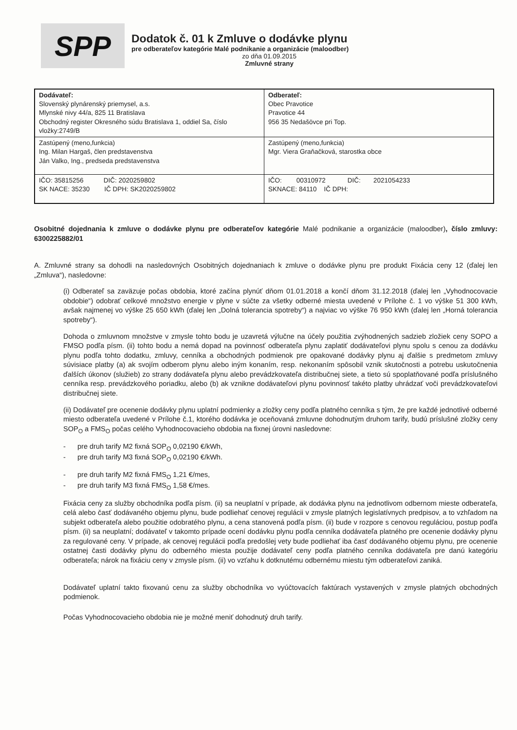SPP
Dodatok č. 01 k Zmluve o dodávke plynu
pre odberateľov kategórie Malé podnikanie a organizácie (maloodber)
zo dňa 01.09.2015
Zmluvné strany
| Dodávateľ: Slovenský plynárenský priemysel, a.s. Mlynské nivy 44/a, 825 11 Bratislava Obchodný register Okresného súdu Bratislava 1, oddiel Sa, číslo vložky:2749/B | Odberateľ: Obec Pravotice Pravotice 44 956 35 Nedašövce pri Top. |
| Zastúpený (meno,funkcia) Ing. Milan Hargaš, člen predstavenstva Ján Valko, Ing., predseda predstavenstva | Zastúpený (meno,funkcia) Mgr. Viera Graňačková, starostka obce |
| IČO: 35815256 DIČ: 2020259802 SK NACE: 35230 IČ DPH: SK2020259802 | IČO: 00310972 DIČ: 2021054233 SKNACE: 84110 IČ DPH: |
Osobitné dojednania k zmluve o dodávke plynu pre odberateľov kategórie Malé podnikanie a organizácie (maloodber), číslo zmluvy: 6300225882/01
A. Zmluvné strany sa dohodli na nasledovných Osobitných dojednaniach k zmluve o dodávke plynu pre produkt Fixácia ceny 12 (ďalej len „Zmluva“), nasledovne:
(i) Odberateľ sa zaväzuje počas obdobia, ktoré začína plynúť dňom 01.01.2018 a končí dňom 31.12.2018 (ďalej len „Vyhodnocovacie obdobie“) odobrať celkové množstvo energie v plyne v súčte za všetky odberné miesta uvedené v Prílohe č. 1 vo výške 51 300 kWh, avšak najmenej vo výške 25 650 kWh (ďalej len „Dolná tolerancia spotreby“) a najviac vo výške 76 950 kWh (ďalej len „Horná tolerancia spotreby“).
Dohoda o zmluvnom množstve v zmysle tohto bodu je uzavretá výlučne na účely použitia zvýhodnených sadzieb zložiek ceny SOPO a FMSO podľa písm. (ii) tohto bodu a nemá dopad na povinnosť odberateľa plynu zaplatiť dodávateľovi plynu spolu s cenou za dodávku plynu podľa tohto dodatku, zmluvy, cenníka a obchodných podmienok pre opakované dodávky plynu aj ďalšie s predmetom zmluvy súvisiace platby (a) ak svojím odberom plynu alebo iným konaním, resp. nekonaním spôsobil vznik skutočnosti a potrebu uskutočnenia ďalších úkonov (služieb) zo strany dodávateľa plynu alebo prevádzkovateľa distribučnej siete, a tieto sú spoplatňované podľa príslušného cenníka resp. prevádzkového poriadku, alebo (b) ak vznikne dodávateľovi plynu povinnosť takéto platby uhrádzať voči prevádzkovateľovi distribučnej siete.
(ii) Dodávateľ pre ocenenie dodávky plynu uplatní podmienky a zložky ceny podľa platného cenníka s tým, že pre každé jednotlivé odberné miesto odberateľa uvedené v Prílohe č.1, ktorého dodávka je oceňovaná zmluvne dohodnutým druhom tarify, budú príslušné zložky ceny SOP<sub>O</sub> a FMS<sub>O</sub> počas celého Vyhodnocovacieho obdobia na fixnej úrovni nasledovne:
- pre druh tarify M2 fixná SOP<sub>O</sub> 0,02190 €/kWh,
- pre druh tarify M3 fixná SOP<sub>O</sub> 0,02190 €/kWh.
- pre druh tarify M2 fixná FMS<sub>O</sub> 1,21 €/mes,
- pre druh tarify M3 fixná FMS<sub>O</sub> 1,58 €/mes.
Fixácia ceny za služby obchodníka podľa písm. (ii) sa neuplatní v prípade, ak dodávka plynu na jednotlivom odbernom mieste odberateľa, celá alebo časť dodávaného objemu plynu, bude podliehať cenovej regulácii v zmysle platných legislatívnych predpisov, a to vzhľadom na subjekt odberateľa alebo použitie odobratého plynu, a cena stanovená podľa písm. (ii) bude v rozpore s cenovou reguláciou, postup podľa písm. (ii) sa neuplatní; dodávateľ v takomto prípade ocení dodávku plynu podľa cenníka dodávateľa platného pre ocenenie dodávky plynu za regulované ceny. V prípade, ak cenovej regulácii podľa predošlej vety bude podliehať iba časť dodávaného objemu plynu, pre ocenenie ostatnej časti dodávky plynu do odberného miesta použije dodávateľ ceny podľa platného cenníka dodávateľa pre danú kategóriu odberateľa; nárok na fixáciu ceny v zmysle písm. (ii) vo vzťahu k dotknutému odbernému miestu tým odberateľovi zaniká.
Dodávateľ uplatní takto fixovanú cenu za služby obchodníka vo vyúčtovacích faktúrach vystavených v zmysle platných obchodných podmienok.
Počas Vyhodnocovacieho obdobia nie je možné meniť dohodnutý druh tarify.